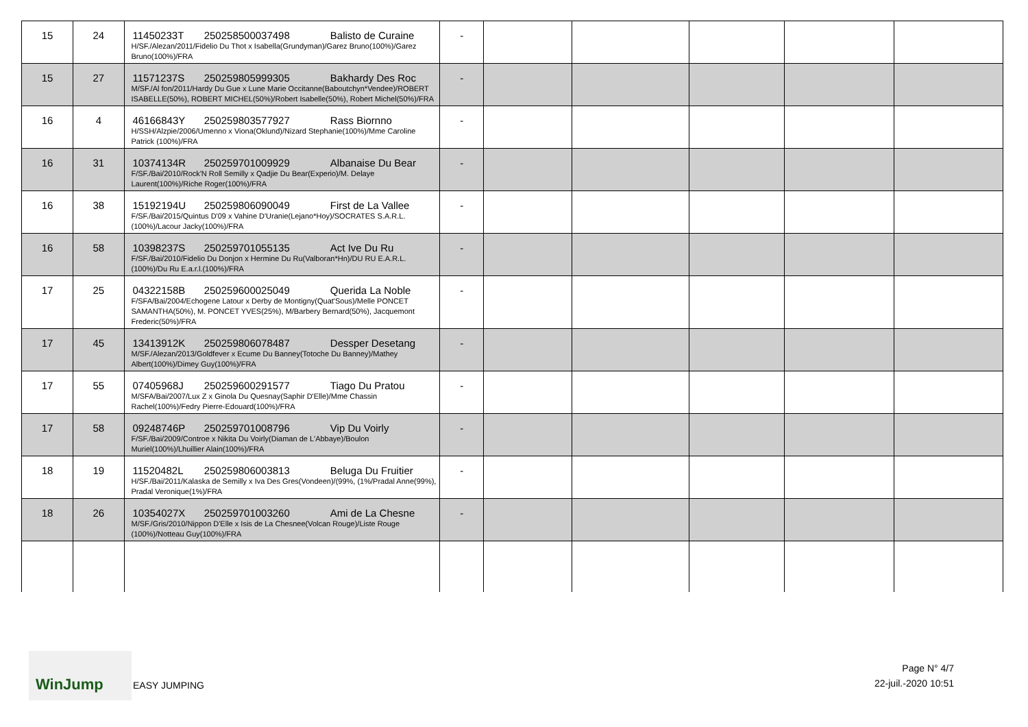| 15 | 24 | 11450233T 250258500037498 Balisto de Curaine H/SF./Alezan/2011/Fidelio Du Thot x Isabella(Grundyman)/Garez Bruno(100%)/Garez Bruno(100%)/FRA | - | | | | | |
| 15 | 27 | 11571237S 250259805999305 Bakhardy Des Roc M/SF./Al fon/2011/Hardy Du Gue x Lune Marie Occitanne(Baboutchyn*Vendee)/ROBERT ISABELLE(50%), ROBERT MICHEL(50%)/Robert Isabelle(50%), Robert Michel(50%)/FRA | - | | | | | |
| 16 | 4 | 46166843Y 250259803577927 Rass Biornno H/SSH/Alzpie/2006/Umenno x Viona(Oklund)/Nizard Stephanie(100%)/Mme Caroline Patrick (100%)/FRA | - | | | | | |
| 16 | 31 | 10374134R 250259701009929 Albanaise Du Bear F/SF./Bai/2010/Rock'N Roll Semilly x Qadjie Du Bear(Experio)/M. Delaye Laurent(100%)/Riche Roger(100%)/FRA | - | | | | | |
| 16 | 38 | 15192194U 250259806090049 First de La Vallee F/SF./Bai/2015/Quintus D'09 x Vahine D'Uranie(Lejano*Hoy)/SOCRATES S.A.R.L.(100%)/Lacour Jacky(100%)/FRA | - | | | | | |
| 16 | 58 | 10398237S 250259701055135 Act Ive Du Ru F/SF./Bai/2010/Fidelio Du Donjon x Hermine Du Ru(Valboran*Hn)/DU RU E.A.R.L.(100%)/Du Ru E.a.r.l.(100%)/FRA | - | | | | | |
| 17 | 25 | 04322158B 250259600025049 Querida La Noble F/SFA/Bai/2004/Echogene Latour x Derby de Montigny(Quat'Sous)/Melle PONCET SAMANTHA(50%), M. PONCET YVES(25%), M/Barbery Bernard(50%), Jacquemont Frederic(50%)/FRA | - | | | | | |
| 17 | 45 | 13413912K 250259806078487 Dessper Desetang M/SF./Alezan/2013/Goldfever x Ecume Du Banney(Totoche Du Banney)/Mathey Albert(100%)/Dimey Guy(100%)/FRA | - | | | | | |
| 17 | 55 | 07405968J 250259600291577 Tiago Du Pratou M/SFA/Bai/2007/Lux Z x Ginola Du Quesnay(Saphir D'Elle)/Mme Chassin Rachel(100%)/Fedry Pierre-Edouard(100%)/FRA | - | | | | | |
| 17 | 58 | 09248746P 250259701008796 Vip Du Voirly F/SF./Bai/2009/Controe x Nikita Du Voirly(Diaman de L'Abbaye)/Boulon Muriel(100%)/Lhuillier Alain(100%)/FRA | - | | | | | |
| 18 | 19 | 11520482L 250259806003813 Beluga Du Fruitier H/SF./Bai/2011/Kalaska de Semilly x Iva Des Gres(Vondeen)/(99%, (1%/Pradal Anne(99%), Pradal Veronique(1%)/FRA | - | | | | | |
| 18 | 26 | 10354027X 250259701003260 Ami de La Chesne M/SF./Gris/2010/Nippon D'Elle x Isis de La Chesnee(Volcan Rouge)/Liste Rouge (100%)/Notteau Guy(100%)/FRA | - | | | | | |
WinJump
EASY JUMPING
Page N° 4/7
22-juil.-2020 10:51